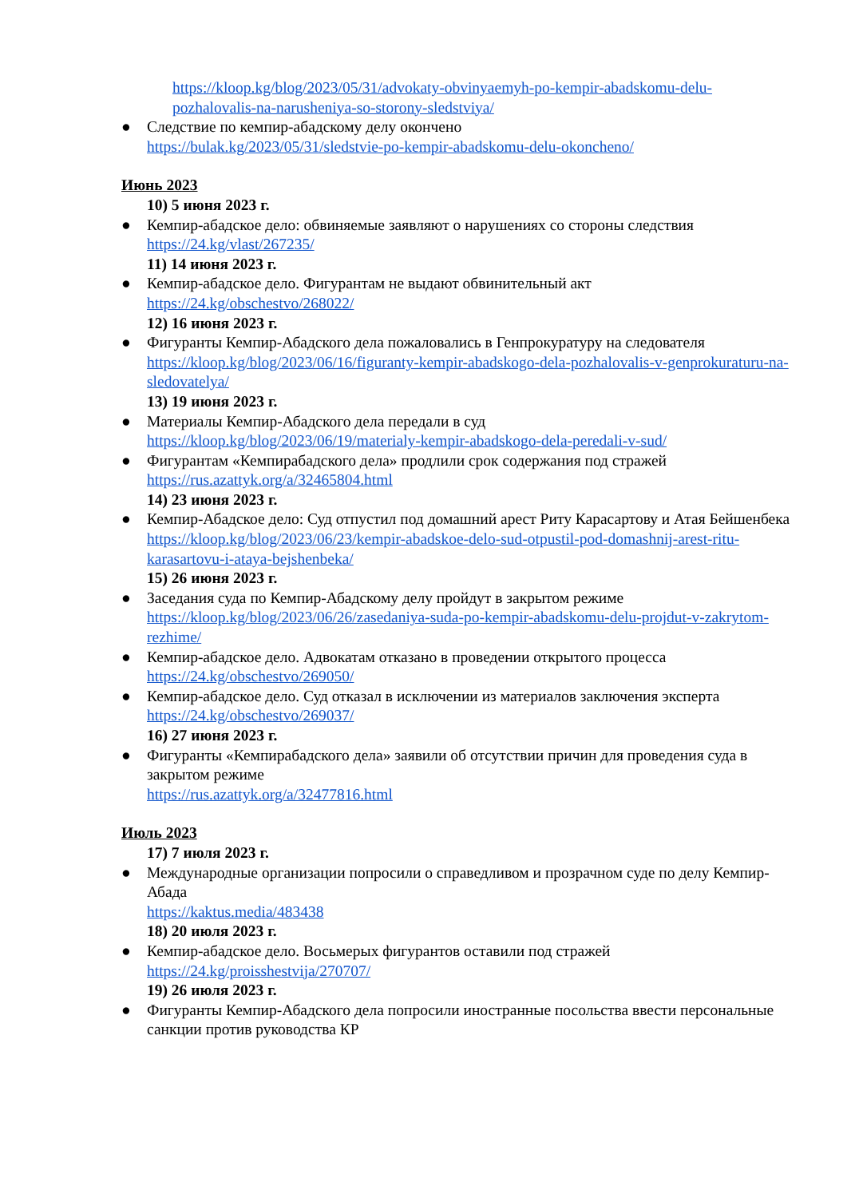https://kloop.kg/blog/2023/05/31/advokaty-obvinyaemyh-po-kempir-abadskomu-delu-pozhalovalis-na-narusheniya-so-storony-sledstviya/
● Следствие по кемпир-абадскому делу окончено
https://bulak.kg/2023/05/31/sledstvie-po-kempir-abadskomu-delu-okoncheno/
Июнь 2023
10) 5 июня 2023 г.
● Кемпир-абадское дело: обвиняемые заявляют о нарушениях со стороны следствия
https://24.kg/vlast/267235/
11) 14 июня 2023 г.
● Кемпир-абадское дело. Фигурантам не выдают обвинительный акт
https://24.kg/obschestvo/268022/
12) 16 июня 2023 г.
● Фигуранты Кемпир-Абадского дела пожаловались в Генпрокуратуру на следователя
https://kloop.kg/blog/2023/06/16/figuranty-kempir-abadskogo-dela-pozhalovalis-v-genprokuraturu-na-sledovatelya/
13) 19 июня 2023 г.
● Материалы Кемпир-Абадского дела передали в суд
https://kloop.kg/blog/2023/06/19/materialy-kempir-abadskogo-dela-peredali-v-sud/
● Фигурантам «Кемпирабадского дела» продлили срок содержания под стражей
https://rus.azattyk.org/a/32465804.html
14) 23 июня 2023 г.
● Кемпир-Абадское дело: Суд отпустил под домашний арест Риту Карасартову и Атая Бейшенбека
https://kloop.kg/blog/2023/06/23/kempir-abadskoe-delo-sud-otpustil-pod-domashnij-arest-ritu-karasartovu-i-ataya-bejshenbeka/
15) 26 июня 2023 г.
● Заседания суда по Кемпир-Абадскому делу пройдут в закрытом режиме
https://kloop.kg/blog/2023/06/26/zasedaniya-suda-po-kempir-abadskomu-delu-projdut-v-zakrytom-rezhime/
● Кемпир-абадское дело. Адвокатам отказано в проведении открытого процесса
https://24.kg/obschestvo/269050/
● Кемпир-абадское дело. Суд отказал в исключении из материалов заключения эксперта
https://24.kg/obschestvo/269037/
16) 27 июня 2023 г.
● Фигуранты «Кемпирабадского дела» заявили об отсутствии причин для проведения суда в закрытом режиме
https://rus.azattyk.org/a/32477816.html
Июль 2023
17) 7 июля 2023 г.
● Международные организации попросили о справедливом и прозрачном суде по делу Кемпир-Абада
https://kaktus.media/483438
18) 20 июля 2023 г.
● Кемпир-абадское дело. Восьмерых фигурантов оставили под стражей
https://24.kg/proisshestvija/270707/
19) 26 июля 2023 г.
● Фигуранты Кемпир-Абадского дела попросили иностранные посольства ввести персональные санкции против руководства КР